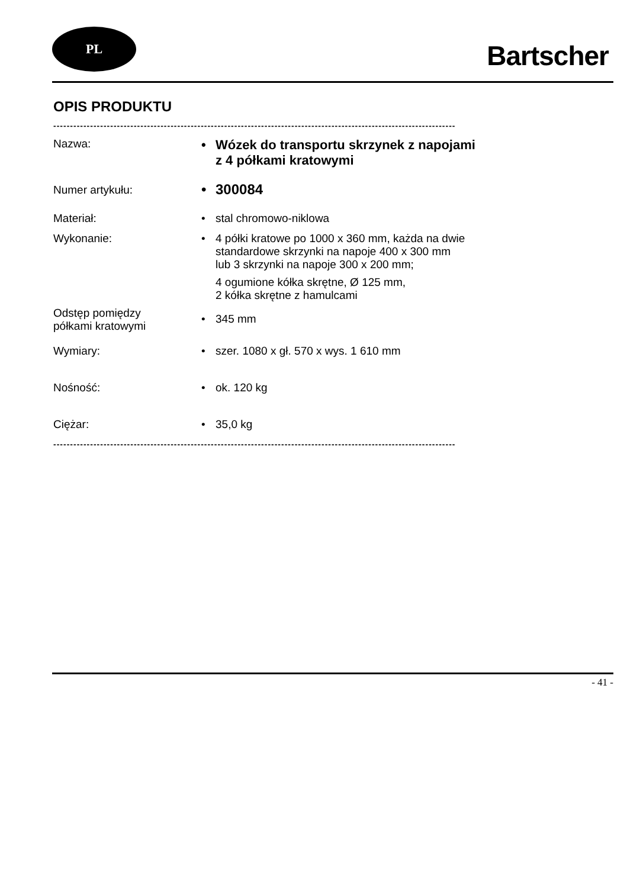PL
Bartscher
OPIS PRODUKTU
------------------------------------------------------------------------------------------------------------------------
| Nazwa: | • Wózek do transportu skrzynek z napojami z 4 półkami kratowymi |
| Numer artykułu: | • 300084 |
| Materiał: | • stal chromowo-niklowa |
| Wykonanie: | • 4 półki kratowe po 1000 x 360 mm, każda na dwie standardowe skrzynki na napoje 400 x 300 mm lub 3 skrzynki na napoje 300 x 200 mm; 4 ogumione kółka skrętne, Ø 125 mm, 2 kółka skrętne z hamulcami |
| Odstęp pomiędzy półkami kratowymi | • 345 mm |
| Wymiary: | • szer. 1080 x gł. 570 x wys. 1 610 mm |
| Nośność: | • ok. 120 kg |
| Ciężar: | • 35,0 kg |
------------------------------------------------------------------------------------------------------------------------
- 41 -